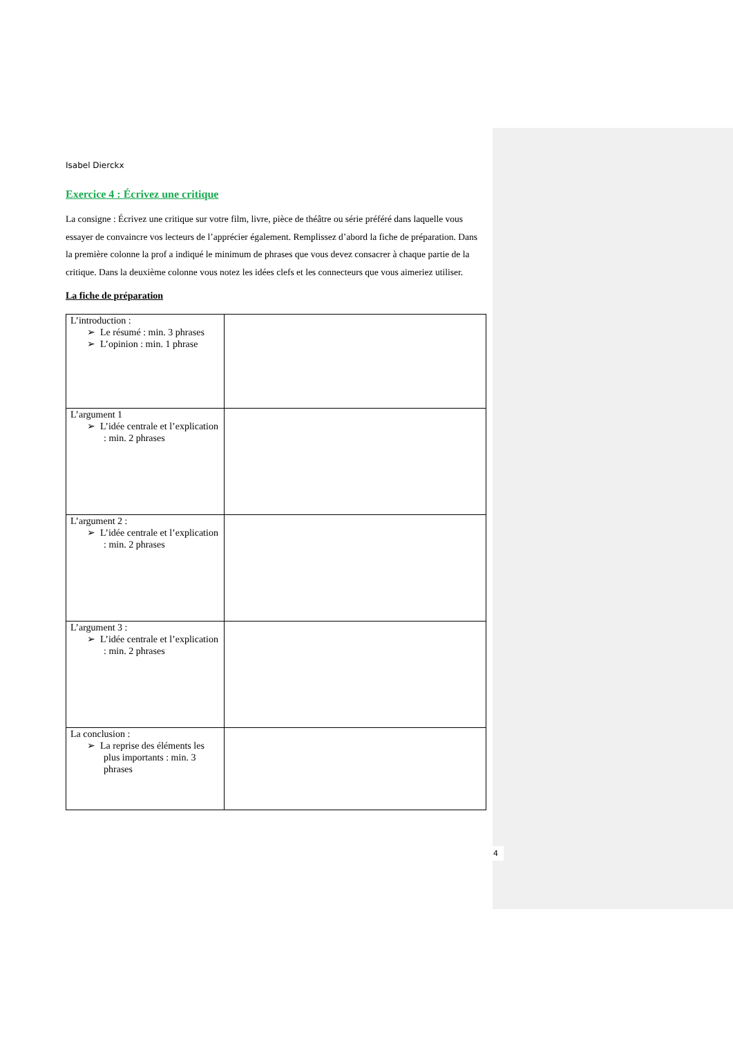Isabel Dierckx
Exercice 4 : Écrivez une critique
La consigne : Écrivez une critique sur votre film, livre, pièce de théâtre ou série préféré dans laquelle vous essayer de convaincre vos lecteurs de l’apprécier également. Remplissez d’abord la fiche de préparation. Dans la première colonne la prof a indiqué le minimum de phrases que vous devez consacrer à chaque partie de la critique. Dans la deuxième colonne vous notez les idées clefs et les connecteurs que vous aimeriez utiliser.
La fiche de préparation
| L’introduction : ➢ Le résumé : min. 3 phrases ➢ L’opinion : min. 1 phrase | |
| L’argument 1 ➢ L’idée centrale et l’explication : min. 2 phrases | |
| L’argument 2 : ➢ L’idée centrale et l’explication : min. 2 phrases | |
| L’argument 3 : ➢ L’idée centrale et l’explication : min. 2 phrases | |
| La conclusion : ➢ La reprise des éléments les plus importants : min. 3 phrases | |
4